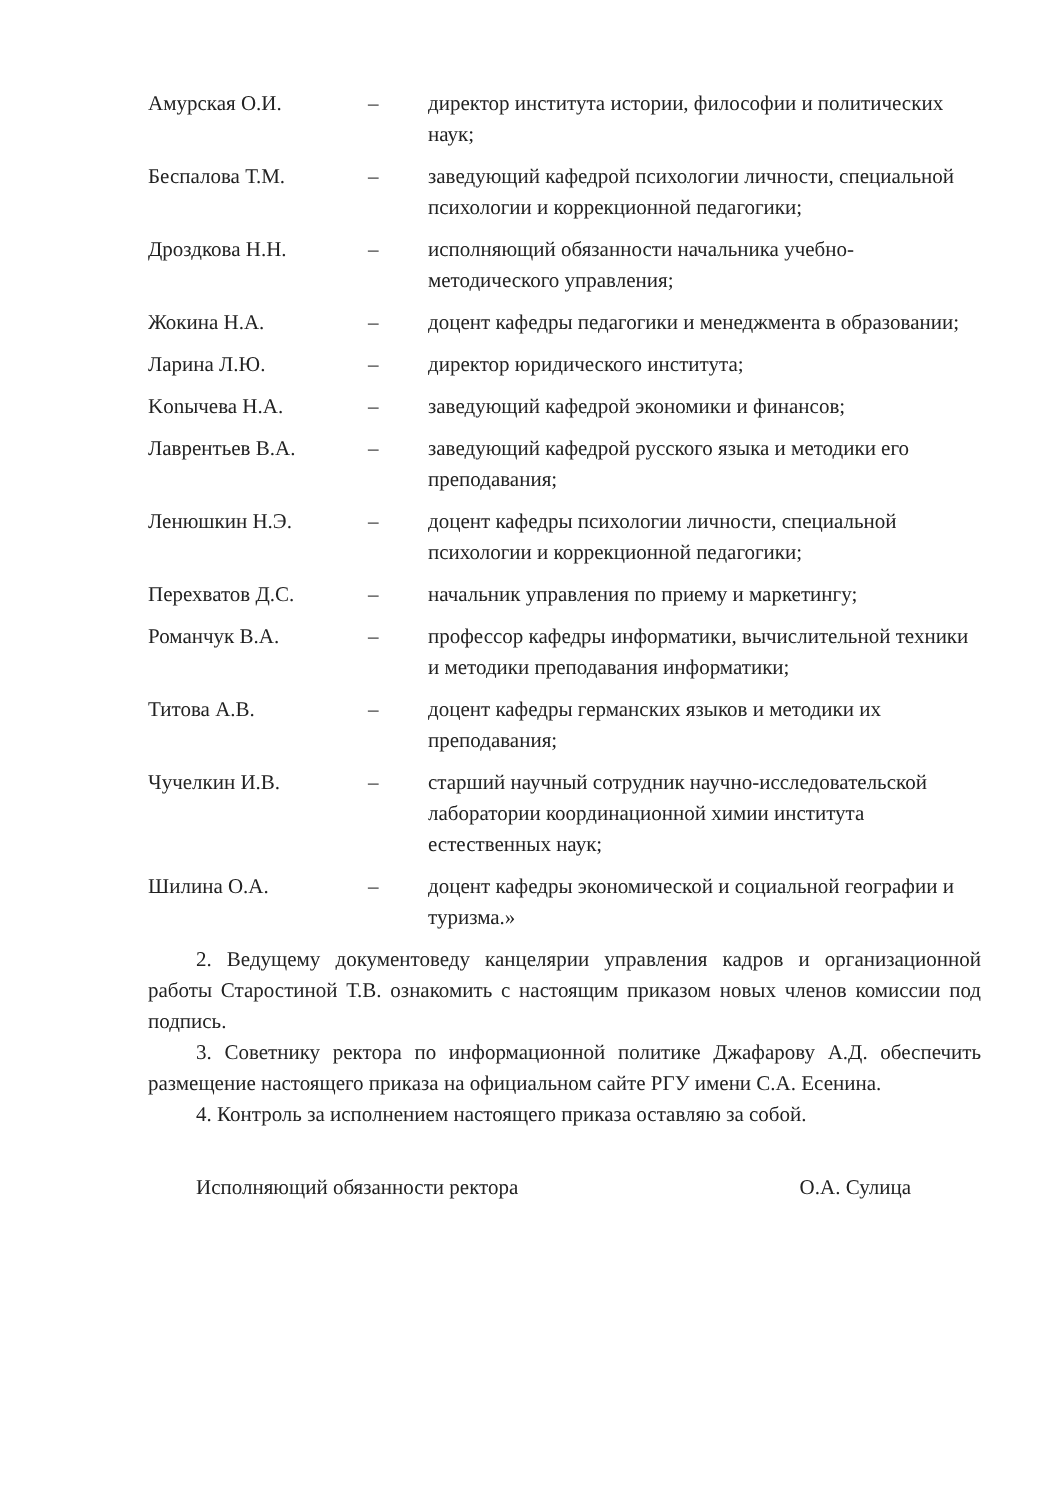| Амурская О.И. | – | директор института истории, философии и политических наук; |
| Беспалова Т.М. | – | заведующий кафедрой психологии личности, специальной психологии и коррекционной педагогики; |
| Дроздкова Н.Н. | – | исполняющий обязанности начальника учебно-методического управления; |
| Жокина Н.А. | – | доцент кафедры педагогики и менеджмента в образовании; |
| Ларина Л.Ю. | – | директор юридического института; |
| Konычева Н.А. | – | заведующий кафедрой экономики и финансов; |
| Лаврентьев В.А. | – | заведующий кафедрой русского языка и методики его преподавания; |
| Ленюшкин Н.Э. | – | доцент кафедры психологии личности, специальной психологии и коррекционной педагогики; |
| Перехватов Д.С. | – | начальник управления по приему и маркетингу; |
| Романчук В.А. | – | профессор кафедры информатики, вычислительной техники и методики преподавания информатики; |
| Титова А.В. | – | доцент кафедры германских языков и методики их преподавания; |
| Чучелкин И.В. | – | старший научный сотрудник научно-исследовательской лаборатории координационной химии института естественных наук; |
| Шилина О.А. | – | доцент кафедры экономической и социальной географии и туризма.» |
2. Ведущему документоведу канцелярии управления кадров и организационной работы Старостиной Т.В. ознакомить с настоящим приказом новых членов комиссии под подпись.
3. Советнику ректора по информационной политике Джафарову А.Д. обеспечить размещение настоящего приказа на официальном сайте РГУ имени С.А. Есенина.
4. Контроль за исполнением настоящего приказа оставляю за собой.
Исполняющий обязанности ректора О.А. Сулица